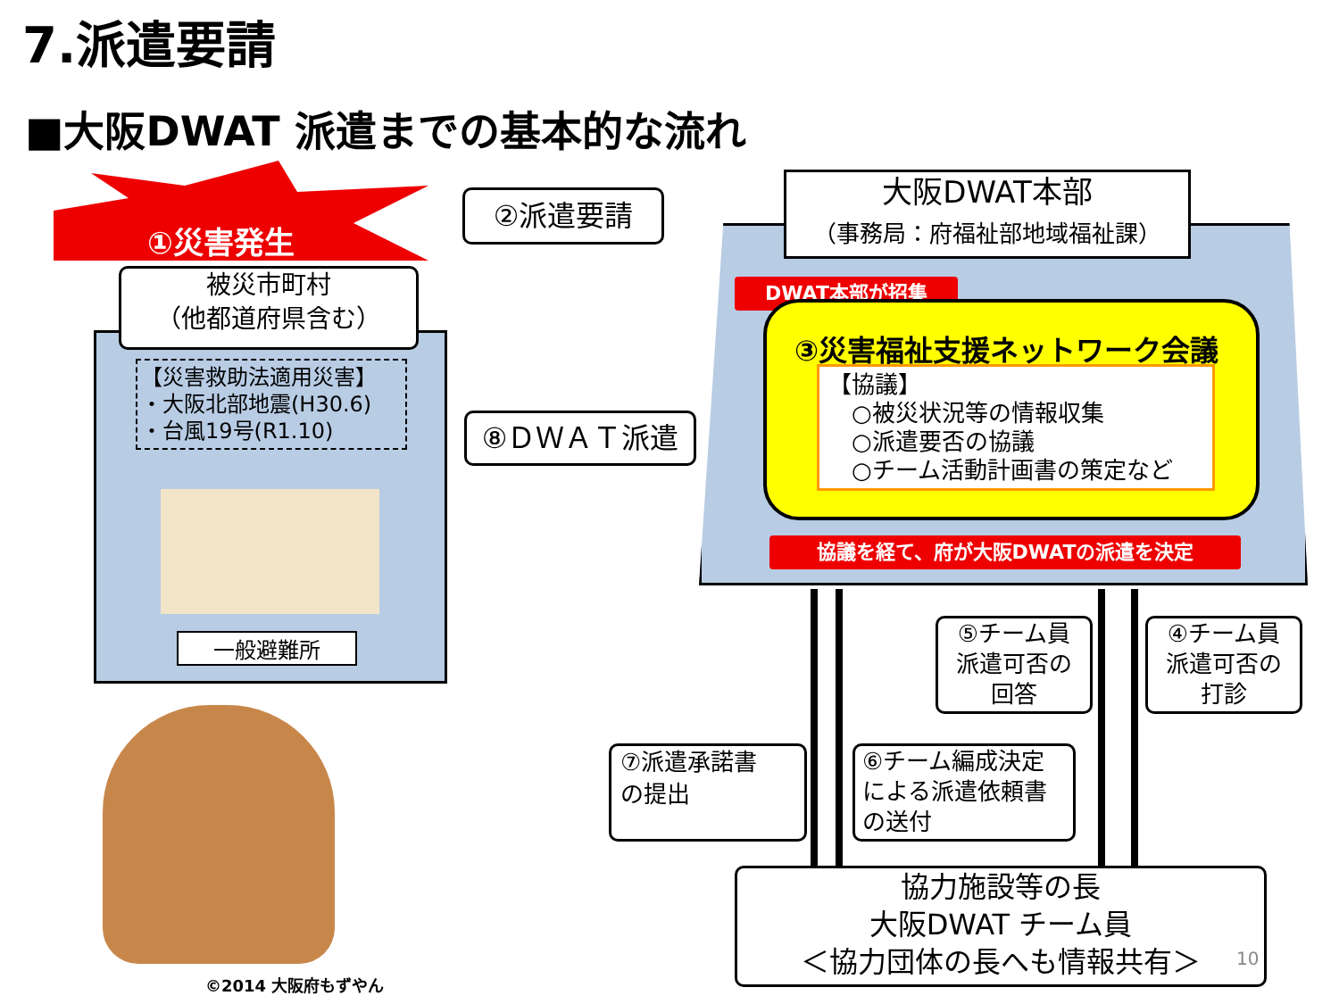7.派遣要請
■大阪DWAT 派遣までの基本的な流れ
①災害発生
被災市町村
（他都道府県含む）
【災害救助法適用災害】
・大阪北部地震(H30.6)
・台風19号(R1.10)
一般避難所
②派遣要請
⑧ＤＷＡＴ派遣
大阪DWAT本部
（事務局：府福祉部地域福祉課）
DWAT本部が招集
③災害福祉支援ネットワーク会議
【協議】
　○被災状況等の情報収集
　○派遣要否の協議
　○チーム活動計画書の策定など
協議を経て、府が大阪DWATの派遣を決定
⑤チーム員
派遣可否の
回答
④チーム員
派遣可否の
打診
⑦派遣承諾書
の提出
⑥チーム編成決定
による派遣依頼書
の送付
協力施設等の長
大阪DWAT チーム員
＜協力団体の長へも情報共有＞
10
©2014 大阪府もずやん